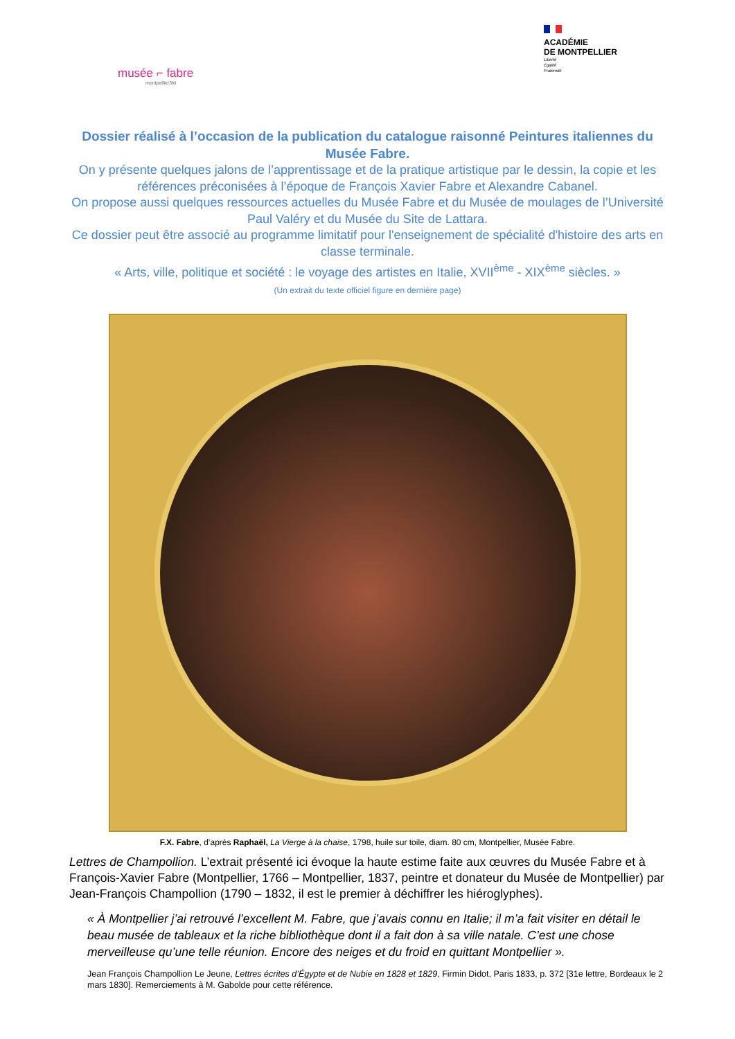musée ⌐ fabre
montpellier3M
ACADÉMIE
DE MONTPELLIER
Liberté
Égalité
Fraternité
Dossier réalisé à l’occasion de la publication du catalogue raisonné Peintures italiennes du Musée Fabre.
On y présente quelques jalons de l’apprentissage et de la pratique artistique par le dessin, la copie et les références préconisées à l’époque de François Xavier Fabre et Alexandre Cabanel.
On propose aussi quelques ressources actuelles du Musée Fabre et du Musée de moulages de l’Université Paul Valéry et du Musée du Site de Lattara.
Ce dossier peut être associé au programme limitatif pour l'enseignement de spécialité d'histoire des arts en classe terminale.
« Arts, ville, politique et société : le voyage des artistes en Italie, XVII<sup>ème</sup> - XIX<sup>ème</sup> siècles. »
(Un extrait du texte officiel figure en dernière page)
F.X. Fabre, d’après Raphaël, La Vierge à la chaise, 1798, huile sur toile, diam. 80 cm, Montpellier, Musée Fabre.
Lettres de Champollion. L’extrait présenté ici évoque la haute estime faite aux œuvres du Musée Fabre et à François-Xavier Fabre (Montpellier, 1766 – Montpellier, 1837, peintre et donateur du Musée de Montpellier) par Jean-François Champollion (1790 – 1832, il est le premier à déchiffrer les hiéroglyphes).
« À Montpellier j’ai retrouvé l’excellent M. Fabre, que j’avais connu en Italie; il m’a fait visiter en détail le beau musée de tableaux et la riche bibliothèque dont il a fait don à sa ville natale. C’est une chose merveilleuse qu’une telle réunion. Encore des neiges et du froid en quittant Montpellier ».
Jean François Champollion Le Jeune, Lettres écrites d’Égypte et de Nubie en 1828 et 1829, Firmin Didot, Paris 1833, p. 372 [31e lettre, Bordeaux le 2 mars 1830]. Remerciements à M. Gabolde pour cette référence.